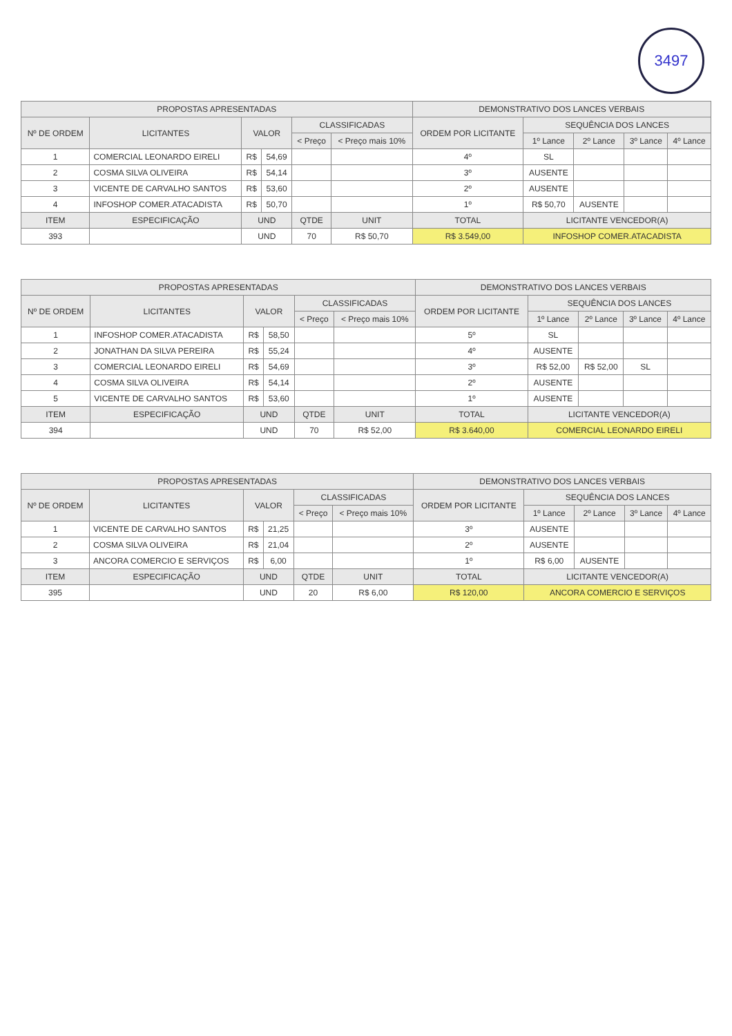3497
| PROPOSTAS APRESENTADAS | | | | | | DEMONSTRATIVO DOS LANCES VERBAIS | | | | |
| --- | --- | --- | --- | --- | --- | --- | --- | --- | --- | --- |
| Nº DE ORDEM | LICITANTES | VALOR | | CLASSIFICADAS | | ORDEM POR LICITANTE | SEQUÊNCIA DOS LANCES | | | |
| | | | | < Preço | < Preço mais 10% | | 1º Lance | 2º Lance | 3º Lance | 4º Lance |
| 1 | COMERCIAL LEONARDO EIRELI | R$ | 54,69 | | | 4º | SL | | | |
| 2 | COSMA SILVA OLIVEIRA | R$ | 54,14 | | | 3º | AUSENTE | | | |
| 3 | VICENTE DE CARVALHO SANTOS | R$ | 53,60 | | | 2º | AUSENTE | | | |
| 4 | INFOSHOP COMER.ATACADISTA | R$ | 50,70 | | | 1º | R$ 50,70 | AUSENTE | | |
| ITEM | ESPECIFICAÇÃO | UND | | QTDE | UNIT | TOTAL | LICITANTE VENCEDOR(A) | | | |
| 393 | | UND | | 70 | R$ 50,70 | R$ 3.549,00 | INFOSHOP COMER.ATACADISTA | | | |
| PROPOSTAS APRESENTADAS | | | | | | DEMONSTRATIVO DOS LANCES VERBAIS | | | | |
| --- | --- | --- | --- | --- | --- | --- | --- | --- | --- | --- |
| Nº DE ORDEM | LICITANTES | VALOR | | CLASSIFICADAS | | ORDEM POR LICITANTE | SEQUÊNCIA DOS LANCES | | | |
| | | | | < Preço | < Preço mais 10% | | 1º Lance | 2º Lance | 3º Lance | 4º Lance |
| 1 | INFOSHOP COMER.ATACADISTA | R$ | 58,50 | | | 5º | SL | | | |
| 2 | JONATHAN DA SILVA PEREIRA | R$ | 55,24 | | | 4º | AUSENTE | | | |
| 3 | COMERCIAL LEONARDO EIRELI | R$ | 54,69 | | | 3º | R$ 52,00 | R$ 52,00 | SL | |
| 4 | COSMA SILVA OLIVEIRA | R$ | 54,14 | | | 2º | AUSENTE | | | |
| 5 | VICENTE DE CARVALHO SANTOS | R$ | 53,60 | | | 1º | AUSENTE | | | |
| ITEM | ESPECIFICAÇÃO | UND | | QTDE | UNIT | TOTAL | LICITANTE VENCEDOR(A) | | | |
| 394 | | UND | | 70 | R$ 52,00 | R$ 3.640,00 | COMERCIAL LEONARDO EIRELI | | | |
| PROPOSTAS APRESENTADAS | | | | | | DEMONSTRATIVO DOS LANCES VERBAIS | | | | |
| --- | --- | --- | --- | --- | --- | --- | --- | --- | --- | --- |
| Nº DE ORDEM | LICITANTES | VALOR | | CLASSIFICADAS | | ORDEM POR LICITANTE | SEQUÊNCIA DOS LANCES | | | |
| | | | | < Preço | < Preço mais 10% | | 1º Lance | 2º Lance | 3º Lance | 4º Lance |
| 1 | VICENTE DE CARVALHO SANTOS | R$ | 21,25 | | | 3º | AUSENTE | | | |
| 2 | COSMA SILVA OLIVEIRA | R$ | 21,04 | | | 2º | AUSENTE | | | |
| 3 | ANCORA COMERCIO E SERVIÇOS | R$ | 6,00 | | | 1º | R$ 6,00 | AUSENTE | | |
| ITEM | ESPECIFICAÇÃO | UND | | QTDE | UNIT | TOTAL | LICITANTE VENCEDOR(A) | | | |
| 395 | | UND | | 20 | R$ 6,00 | R$ 120,00 | ANCORA COMERCIO E SERVIÇOS | | | |